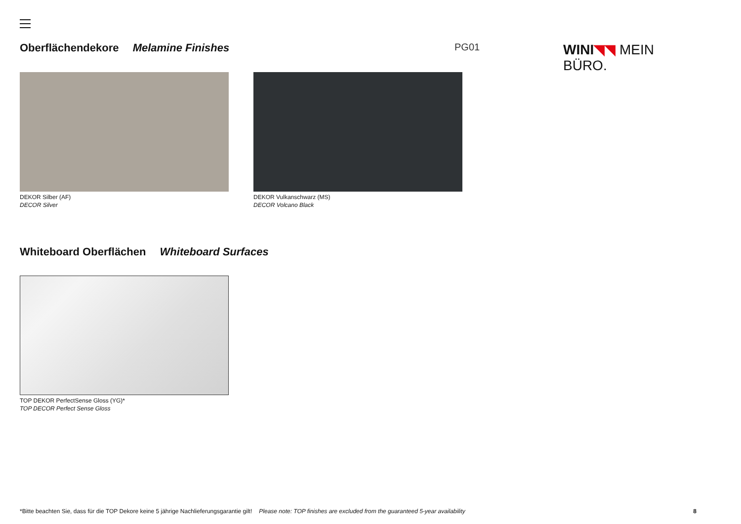Oberflächendekore Melamine Finishes
PG01 WINI◥◥ MEIN BÜRO.
DEKOR Silber (AF)
DECOR Silver
DEKOR Vulkanschwarz (MS)
DECOR Volcano Black
Whiteboard Oberflächen Whiteboard Surfaces
TOP DEKOR PerfectSense Gloss (YG)*
TOP DECOR Perfect Sense Gloss
*Bitte beachten Sie, dass für die TOP Dekore keine 5 jährige Nachlieferungsgarantie gilt! Please note: TOP finishes are excluded from the guaranteed 5-year availability 8